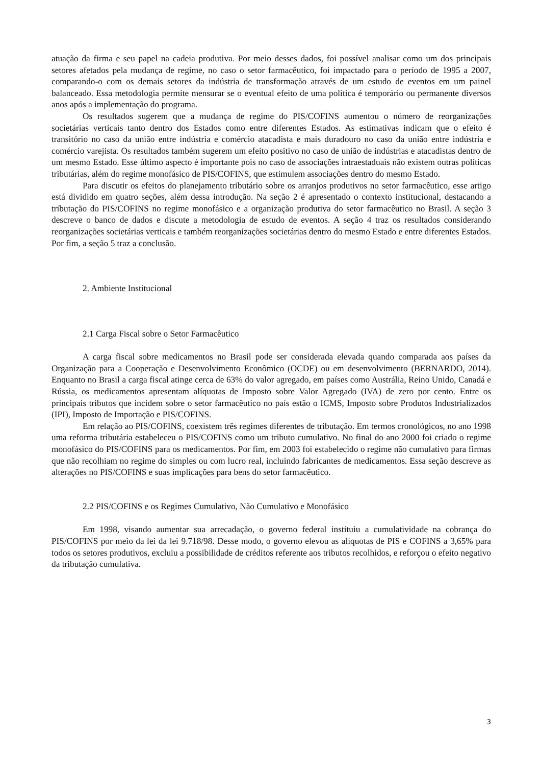atuação da firma e seu papel na cadeia produtiva. Por meio desses dados, foi possível analisar como um dos principais setores afetados pela mudança de regime, no caso o setor farmacêutico, foi impactado para o período de 1995 a 2007, comparando-o com os demais setores da indústria de transformação através de um estudo de eventos em um painel balanceado. Essa metodologia permite mensurar se o eventual efeito de uma política é temporário ou permanente diversos anos após a implementação do programa.
Os resultados sugerem que a mudança de regime do PIS/COFINS aumentou o número de reorganizações societárias verticais tanto dentro dos Estados como entre diferentes Estados. As estimativas indicam que o efeito é transitório no caso da união entre indústria e comércio atacadista e mais duradouro no caso da união entre indústria e comércio varejista. Os resultados também sugerem um efeito positivo no caso de união de indústrias e atacadistas dentro de um mesmo Estado. Esse último aspecto é importante pois no caso de associações intraestaduais não existem outras políticas tributárias, além do regime monofásico de PIS/COFINS, que estimulem associações dentro do mesmo Estado.
Para discutir os efeitos do planejamento tributário sobre os arranjos produtivos no setor farmacêutico, esse artigo está dividido em quatro seções, além dessa introdução. Na seção 2 é apresentado o contexto institucional, destacando a tributação do PIS/COFINS no regime monofásico e a organização produtiva do setor farmacêutico no Brasil. A seção 3 descreve o banco de dados e discute a metodologia de estudo de eventos. A seção 4 traz os resultados considerando reorganizações societárias verticais e também reorganizações societárias dentro do mesmo Estado e entre diferentes Estados. Por fim, a seção 5 traz a conclusão.
2. Ambiente Institucional
2.1 Carga Fiscal sobre o Setor Farmacêutico
A carga fiscal sobre medicamentos no Brasil pode ser considerada elevada quando comparada aos países da Organização para a Cooperação e Desenvolvimento Econômico (OCDE) ou em desenvolvimento (BERNARDO, 2014). Enquanto no Brasil a carga fiscal atinge cerca de 63% do valor agregado, em países como Austrália, Reino Unido, Canadá e Rússia, os medicamentos apresentam alíquotas de Imposto sobre Valor Agregado (IVA) de zero por cento. Entre os principais tributos que incidem sobre o setor farmacêutico no país estão o ICMS, Imposto sobre Produtos Industrializados (IPI), Imposto de Importação e PIS/COFINS.
Em relação ao PIS/COFINS, coexistem três regimes diferentes de tributação. Em termos cronológicos, no ano 1998 uma reforma tributária estabeleceu o PIS/COFINS como um tributo cumulativo. No final do ano 2000 foi criado o regime monofásico do PIS/COFINS para os medicamentos. Por fim, em 2003 foi estabelecido o regime não cumulativo para firmas que não recolhiam no regime do simples ou com lucro real, incluindo fabricantes de medicamentos. Essa seção descreve as alterações no PIS/COFINS e suas implicações para bens do setor farmacêutico.
2.2 PIS/COFINS e os Regimes Cumulativo, Não Cumulativo e Monofásico
Em 1998, visando aumentar sua arrecadação, o governo federal instituiu a cumulatividade na cobrança do PIS/COFINS por meio da lei da lei 9.718/98. Desse modo, o governo elevou as alíquotas de PIS e COFINS a 3,65% para todos os setores produtivos, excluiu a possibilidade de créditos referente aos tributos recolhidos, e reforçou o efeito negativo da tributação cumulativa.
3